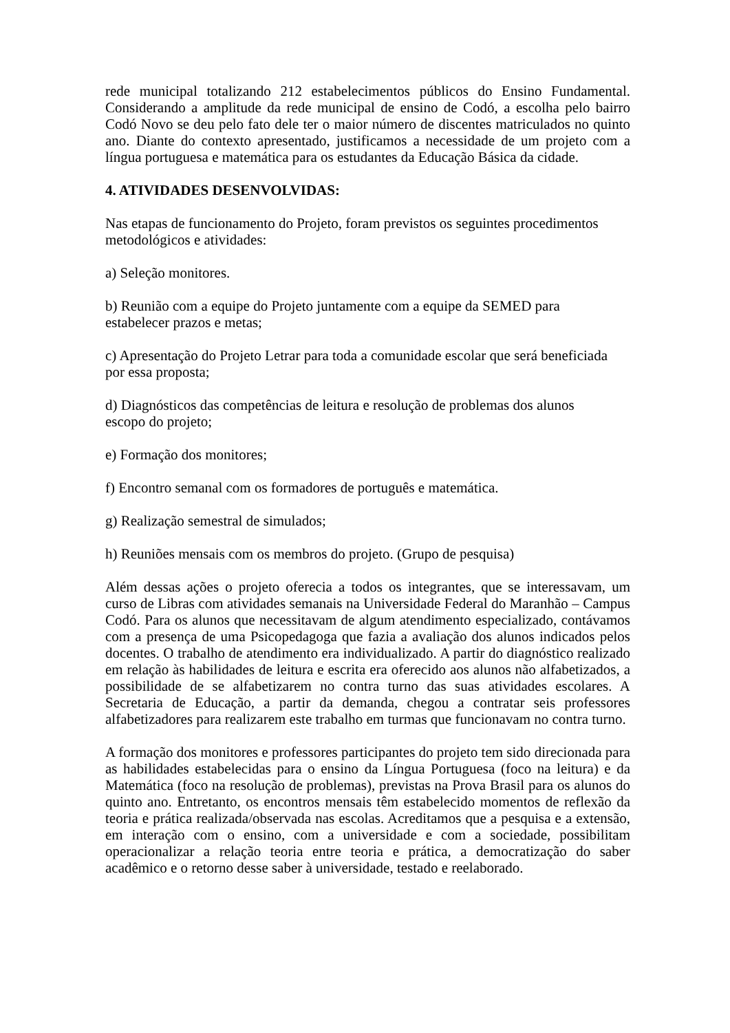rede municipal totalizando 212 estabelecimentos públicos do Ensino Fundamental. Considerando a amplitude da rede municipal de ensino de Codó, a escolha pelo bairro Codó Novo se deu pelo fato dele ter o maior número de discentes matriculados no quinto ano. Diante do contexto apresentado, justificamos a necessidade de um projeto com a língua portuguesa e matemática para os estudantes da Educação Básica da cidade.
4. ATIVIDADES DESENVOLVIDAS:
Nas etapas de funcionamento do Projeto, foram previstos os seguintes procedimentos
metodológicos e atividades:
a) Seleção monitores.
b) Reunião com a equipe do Projeto juntamente com a equipe da SEMED para
estabelecer prazos e metas;
c) Apresentação do Projeto Letrar para toda a comunidade escolar que será beneficiada
por essa proposta;
d) Diagnósticos das competências de leitura e resolução de problemas dos alunos
escopo do projeto;
e) Formação dos monitores;
f) Encontro semanal com os formadores de português e matemática.
g) Realização semestral de simulados;
h) Reuniões mensais com os membros do projeto. (Grupo de pesquisa)
Além dessas ações o projeto oferecia a todos os integrantes, que se interessavam, um curso de Libras com atividades semanais na Universidade Federal do Maranhão – Campus Codó. Para os alunos que necessitavam de algum atendimento especializado, contávamos com a presença de uma Psicopedagoga que fazia a avaliação dos alunos indicados pelos docentes. O trabalho de atendimento era individualizado. A partir do diagnóstico realizado em relação às habilidades de leitura e escrita era oferecido aos alunos não alfabetizados, a possibilidade de se alfabetizarem no contra turno das suas atividades escolares. A Secretaria de Educação, a partir da demanda, chegou a contratar seis professores alfabetizadores para realizarem este trabalho em turmas que funcionavam no contra turno.
A formação dos monitores e professores participantes do projeto tem sido direcionada para as habilidades estabelecidas para o ensino da Língua Portuguesa (foco na leitura) e da Matemática (foco na resolução de problemas), previstas na Prova Brasil para os alunos do quinto ano. Entretanto, os encontros mensais têm estabelecido momentos de reflexão da teoria e prática realizada/observada nas escolas. Acreditamos que a pesquisa e a extensão, em interação com o ensino, com a universidade e com a sociedade, possibilitam operacionalizar a relação teoria entre teoria e prática, a democratização do saber acadêmico e o retorno desse saber à universidade, testado e reelaborado.